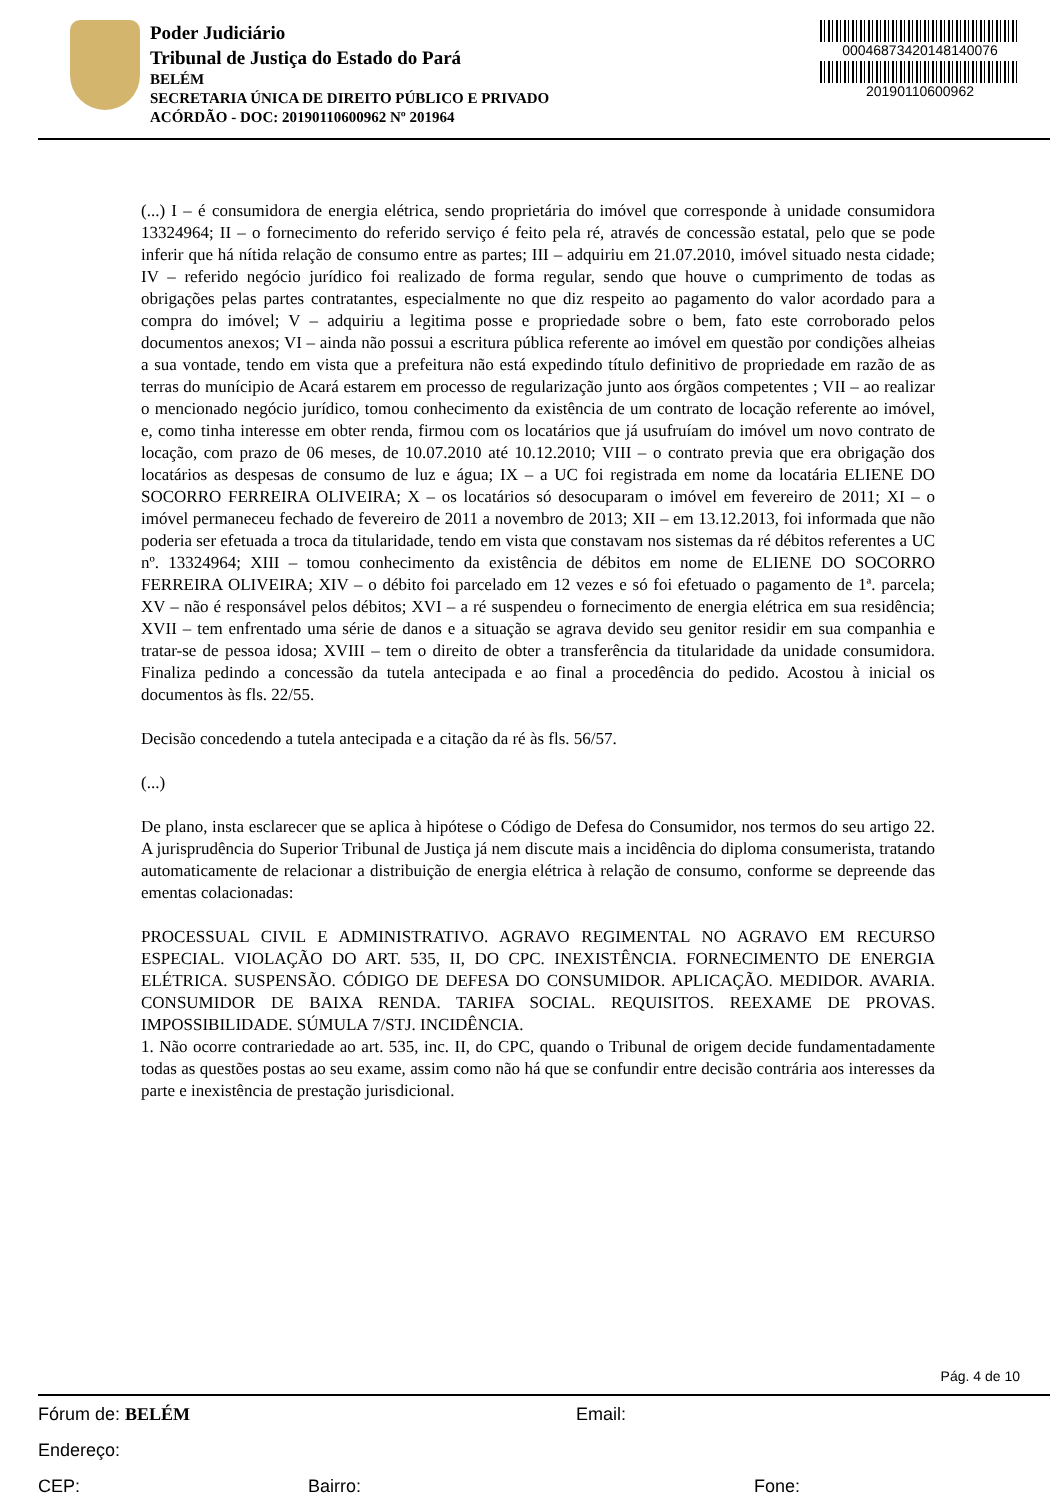Poder Judiciário
Tribunal de Justiça do Estado do Pará
BELÉM
SECRETARIA ÚNICA DE DIREITO PÚBLICO E PRIVADO
ACÓRDÃO - DOC: 20190110600962 Nº 201964
00046873420148140076
20190110600962
(...) I – é consumidora de energia elétrica, sendo proprietária do imóvel que corresponde à unidade consumidora 13324964; II – o fornecimento do referido serviço é feito pela ré, através de concessão estatal, pelo que se pode inferir que há nítida relação de consumo entre as partes; III – adquiriu em 21.07.2010, imóvel situado nesta cidade; IV – referido negócio jurídico foi realizado de forma regular, sendo que houve o cumprimento de todas as obrigações pelas partes contratantes, especialmente no que diz respeito ao pagamento do valor acordado para a compra do imóvel; V – adquiriu a legitima posse e propriedade sobre o bem, fato este corroborado pelos documentos anexos; VI – ainda não possui a escritura pública referente ao imóvel em questão por condições alheias a sua vontade, tendo em vista que a prefeitura não está expedindo título definitivo de propriedade em razão de as terras do munícipio de Acará estarem em processo de regularização junto aos órgãos competentes ; VII – ao realizar o mencionado negócio jurídico, tomou conhecimento da existência de um contrato de locação referente ao imóvel, e, como tinha interesse em obter renda, firmou com os locatários que já usufruíam do imóvel um novo contrato de locação, com prazo de 06 meses, de 10.07.2010 até 10.12.2010; VIII – o contrato previa que era obrigação dos locatários as despesas de consumo de luz e água; IX – a UC foi registrada em nome da locatária ELIENE DO SOCORRO FERREIRA OLIVEIRA; X – os locatários só desocuparam o imóvel em fevereiro de 2011; XI – o imóvel permaneceu fechado de fevereiro de 2011 a novembro de 2013; XII – em 13.12.2013, foi informada que não poderia ser efetuada a troca da titularidade, tendo em vista que constavam nos sistemas da ré débitos referentes a UC nº. 13324964; XIII – tomou conhecimento da existência de débitos em nome de ELIENE DO SOCORRO FERREIRA OLIVEIRA; XIV – o débito foi parcelado em 12 vezes e só foi efetuado o pagamento de 1ª. parcela; XV – não é responsável pelos débitos; XVI – a ré suspendeu o fornecimento de energia elétrica em sua residência; XVII – tem enfrentado uma série de danos e a situação se agrava devido seu genitor residir em sua companhia e tratar-se de pessoa idosa; XVIII – tem o direito de obter a transferência da titularidade da unidade consumidora. Finaliza pedindo a concessão da tutela antecipada e ao final a procedência do pedido. Acostou à inicial os documentos às fls. 22/55.
Decisão concedendo a tutela antecipada e a citação da ré às fls. 56/57.
(...)
De plano, insta esclarecer que se aplica à hipótese o Código de Defesa do Consumidor, nos termos do seu artigo 22. A jurisprudência do Superior Tribunal de Justiça já nem discute mais a incidência do diploma consumerista, tratando automaticamente de relacionar a distribuição de energia elétrica à relação de consumo, conforme se depreende das ementas colacionadas:
PROCESSUAL CIVIL E ADMINISTRATIVO. AGRAVO REGIMENTAL NO AGRAVO EM RECURSO ESPECIAL. VIOLAÇÃO DO ART. 535, II, DO CPC. INEXISTÊNCIA. FORNECIMENTO DE ENERGIA ELÉTRICA. SUSPENSÃO. CÓDIGO DE DEFESA DO CONSUMIDOR. APLICAÇÃO. MEDIDOR. AVARIA. CONSUMIDOR DE BAIXA RENDA. TARIFA SOCIAL. REQUISITOS. REEXAME DE PROVAS. IMPOSSIBILIDADE. SÚMULA 7/STJ. INCIDÊNCIA.
1. Não ocorre contrariedade ao art. 535, inc. II, do CPC, quando o Tribunal de origem decide fundamentadamente todas as questões postas ao seu exame, assim como não há que se confundir entre decisão contrária aos interesses da parte e inexistência de prestação jurisdicional.
Pág. 4 de 10
Fórum de: BELÉM Email:
Endereço:
CEP: Bairro: Fone: